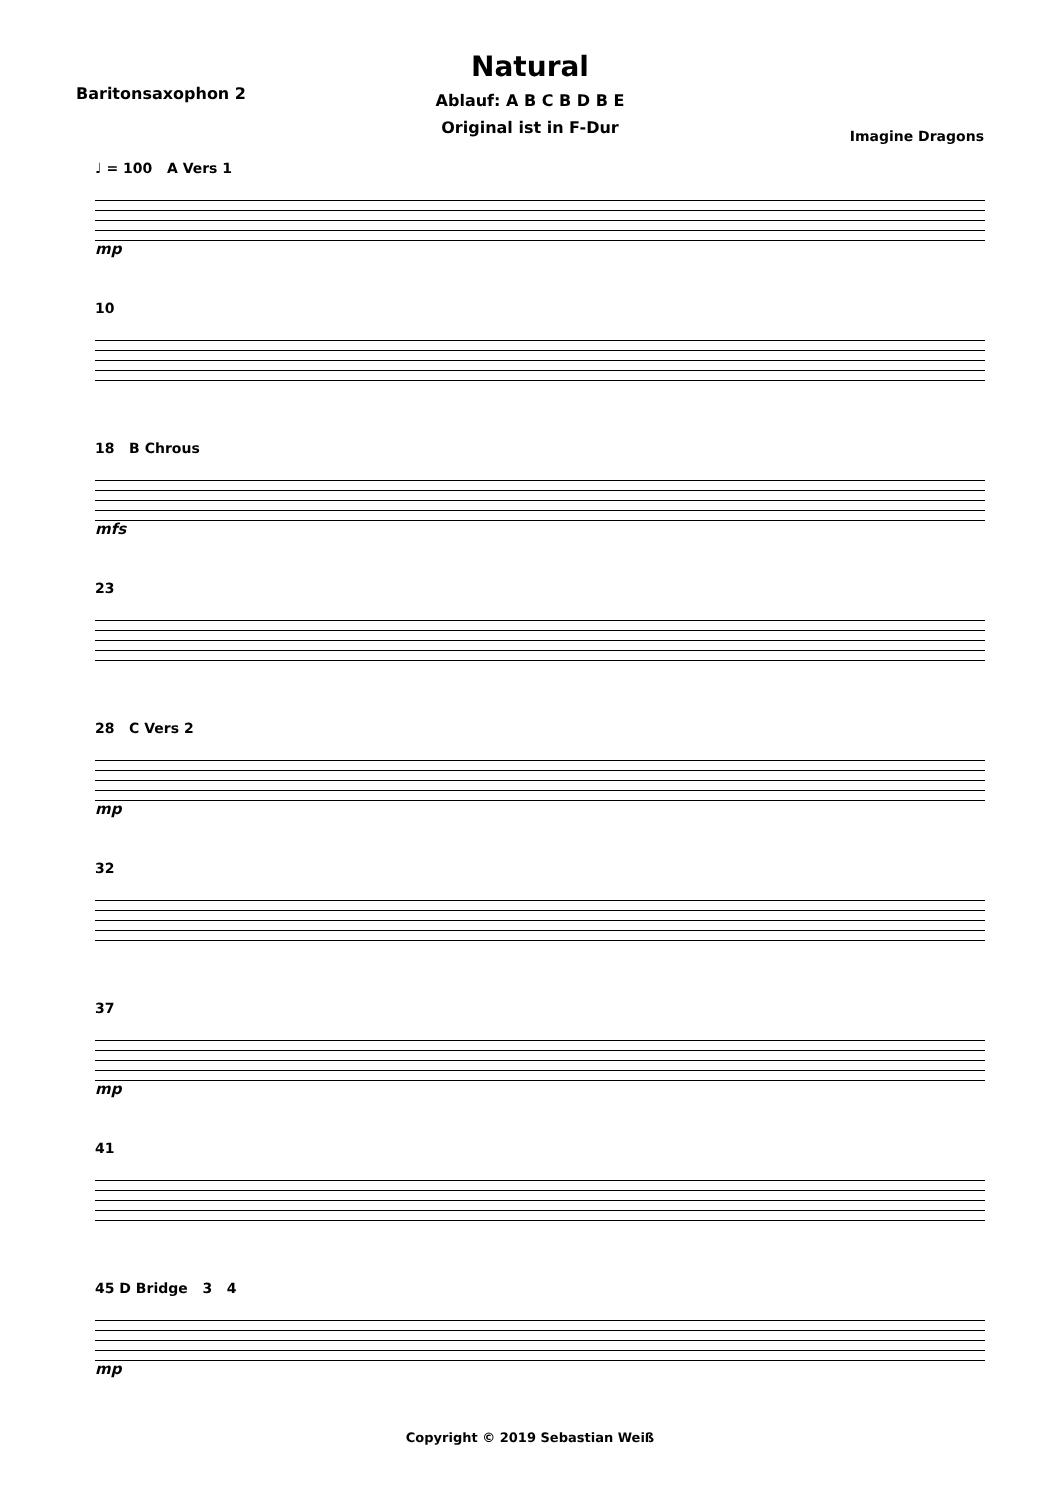Natural
Ablauf: A B C B D B E
Original ist in F-Dur
Baritonsaxophon 2
Imagine Dragons
♩ = 100 A Vers 1
mp
10
18 B Chrous
mfs
23
28 C Vers 2
mp
32
37
mp
41
45 D Bridge 3 4
mp
Copyright © 2019 Sebastian Weiß